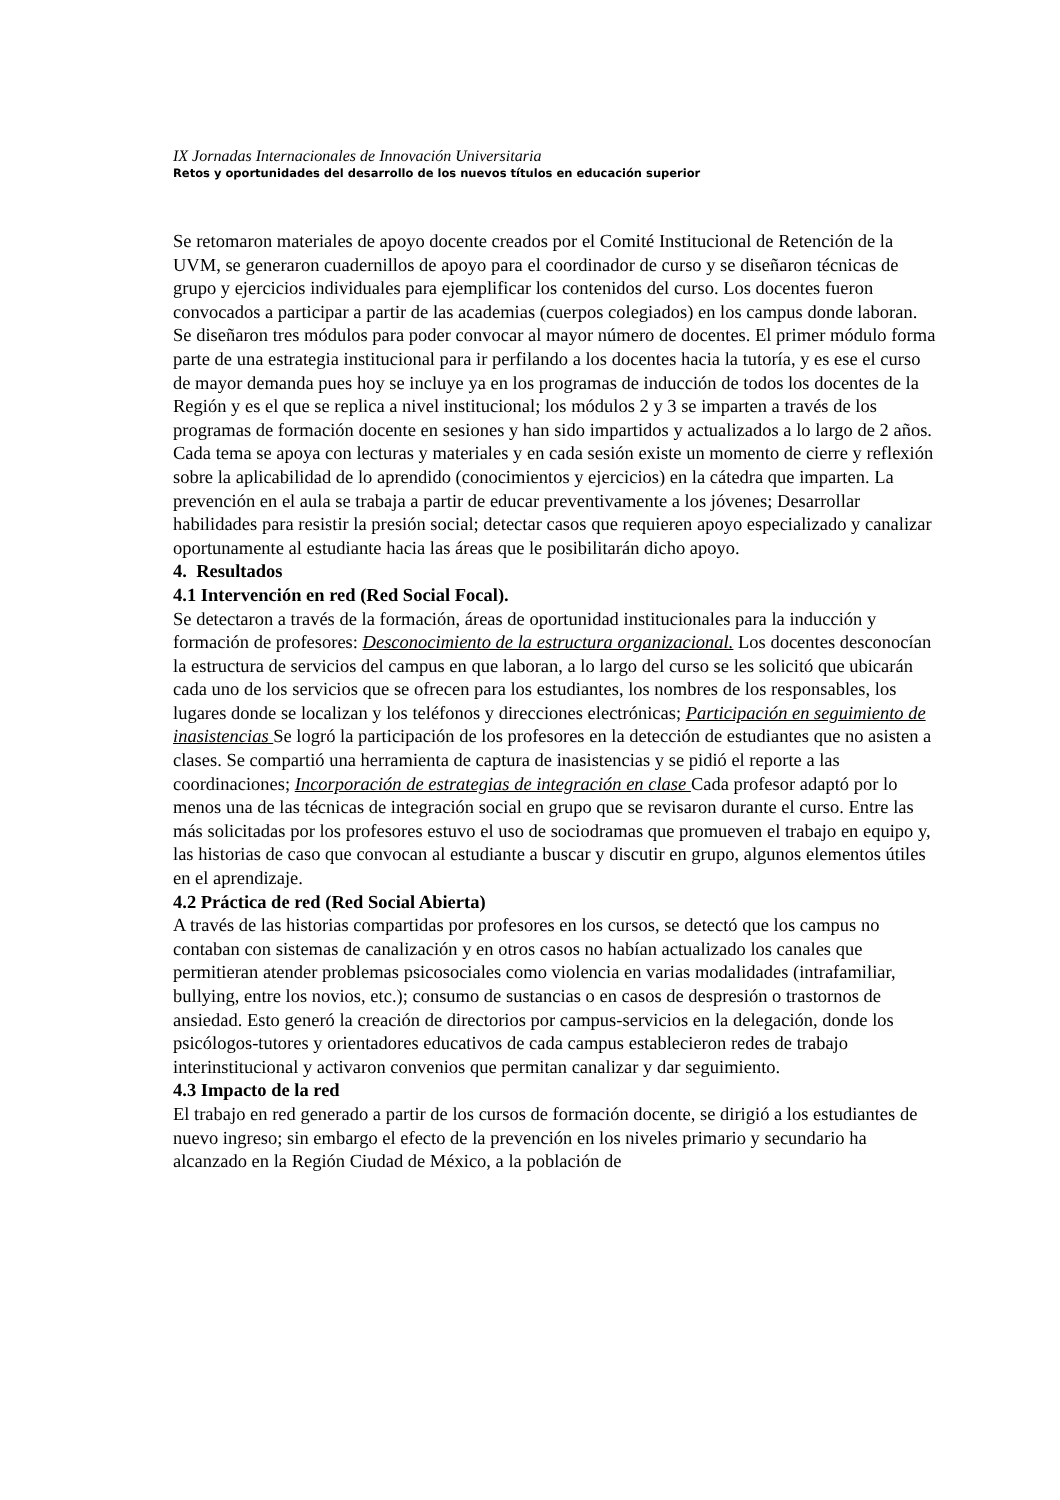IX Jornadas Internacionales de Innovación Universitaria
Retos y oportunidades del desarrollo de los nuevos títulos en educación superior
Se retomaron materiales de apoyo docente creados por el Comité Institucional de Retención de la UVM, se generaron cuadernillos de apoyo para el coordinador de curso y se diseñaron técnicas de grupo y ejercicios individuales para ejemplificar los contenidos del curso. Los docentes fueron convocados a participar a partir de las academias (cuerpos colegiados) en los campus donde laboran.
Se diseñaron tres módulos para poder convocar al mayor número de docentes. El primer módulo forma parte de una estrategia institucional para ir perfilando a los docentes hacia la tutoría, y es ese el curso de mayor demanda pues hoy se incluye ya en los programas de inducción de todos los docentes de la Región y es el que se replica a nivel institucional; los módulos 2 y 3 se imparten a través de los programas de formación docente en sesiones y han sido impartidos y actualizados a lo largo de 2 años.
Cada tema se apoya con lecturas y materiales y en cada sesión existe un momento de cierre y reflexión sobre la aplicabilidad de lo aprendido (conocimientos y ejercicios) en la cátedra que imparten. La prevención en el aula se trabaja a partir de educar preventivamente a los jóvenes; Desarrollar habilidades para resistir la presión social; detectar casos que requieren apoyo especializado y canalizar oportunamente al estudiante hacia las áreas que le posibilitarán dicho apoyo.
4. Resultados
4.1 Intervención en red (Red Social Focal).
Se detectaron a través de la formación, áreas de oportunidad institucionales para la inducción y formación de profesores: Desconocimiento de la estructura organizacional. Los docentes desconocían la estructura de servicios del campus en que laboran, a lo largo del curso se les solicitó que ubicarán cada uno de los servicios que se ofrecen para los estudiantes, los nombres de los responsables, los lugares donde se localizan y los teléfonos y direcciones electrónicas; Participación en seguimiento de inasistencias Se logró la participación de los profesores en la detección de estudiantes que no asisten a clases. Se compartió una herramienta de captura de inasistencias y se pidió el reporte a las coordinaciones; Incorporación de estrategias de integración en clase Cada profesor adaptó por lo menos una de las técnicas de integración social en grupo que se revisaron durante el curso. Entre las más solicitadas por los profesores estuvo el uso de sociodramas que promueven el trabajo en equipo y, las historias de caso que convocan al estudiante a buscar y discutir en grupo, algunos elementos útiles en el aprendizaje.
4.2 Práctica de red (Red Social Abierta)
A través de las historias compartidas por profesores en los cursos, se detectó que los campus no contaban con sistemas de canalización y en otros casos no habían actualizado los canales que permitieran atender problemas psicosociales como violencia en varias modalidades (intrafamiliar, bullying, entre los novios, etc.); consumo de sustancias o en casos de despresión o trastornos de ansiedad. Esto generó la creación de directorios por campus-servicios en la delegación, donde los psicólogos-tutores y orientadores educativos de cada campus establecieron redes de trabajo interinstitucional y activaron convenios que permitan canalizar y dar seguimiento.
4.3 Impacto de la red
El trabajo en red generado a partir de los cursos de formación docente, se dirigió a los estudiantes de nuevo ingreso; sin embargo el efecto de la prevención en los niveles primario y secundario ha alcanzado en la Región Ciudad de México, a la población de